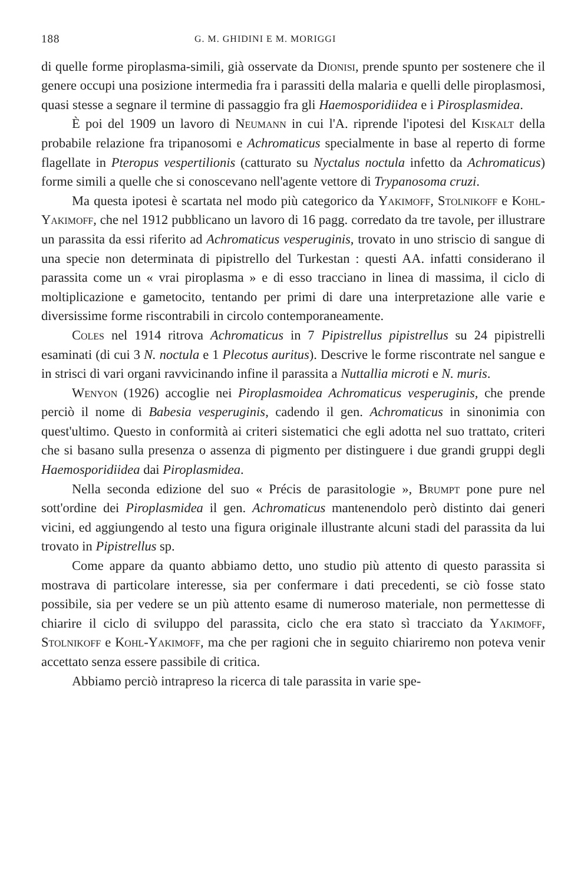188 G. M. GHIDINI E M. MORIGGI
di quelle forme piroplasma-simili, già osservate da Dionisi, prende spunto per sostenere che il genere occupi una posizione intermedia fra i parassiti della malaria e quelli delle piroplasmosi, quasi stesse a segnare il termine di passaggio fra gli Haemosporidiidea e i Pirosplasmidea.
È poi del 1909 un lavoro di Neumann in cui l'A. riprende l'ipotesi del Kiskalt della probabile relazione fra tripanosomi e Achromaticus specialmente in base al reperto di forme flagellate in Pteropus vespertilionis (catturato su Nyctalus noctula infetto da Achromaticus) forme simili a quelle che si conoscevano nell'agente vettore di Trypanosoma cruzi.
Ma questa ipotesi è scartata nel modo più categorico da Yakimoff, Stolnikoff e Kohl-Yakimoff, che nel 1912 pubblicano un lavoro di 16 pagg. corredato da tre tavole, per illustrare un parassita da essi riferito ad Achromaticus vesperuginis, trovato in uno striscio di sangue di una specie non determinata di pipistrello del Turkestan : questi AA. infatti considerano il parassita come un « vrai piroplasma » e di esso tracciano in linea di massima, il ciclo di moltiplicazione e gametocito, tentando per primi di dare una interpretazione alle varie e diversissime forme riscontrabili in circolo contemporaneamente.
Coles nel 1914 ritrova Achromaticus in 7 Pipistrellus pipistrellus su 24 pipistrelli esaminati (di cui 3 N. noctula e 1 Plecotus auritus). Descrive le forme riscontrate nel sangue e in strisci di vari organi ravvicinando infine il parassita a Nuttallia microti e N. muris.
Wenyon (1926) accoglie nei Piroplasmoidea Achromaticus vesperuginis, che prende perciò il nome di Babesia vesperuginis, cadendo il gen. Achromaticus in sinonimia con quest'ultimo. Questo in conformità ai criteri sistematici che egli adotta nel suo trattato, criteri che si basano sulla presenza o assenza di pigmento per distinguere i due grandi gruppi degli Haemosporidiidea dai Piroplasmidea.
Nella seconda edizione del suo « Précis de parasitologie », Brumpt pone pure nel sott'ordine dei Piroplasmidea il gen. Achromaticus mantenendolo però distinto dai generi vicini, ed aggiungendo al testo una figura originale illustrante alcuni stadi del parassita da lui trovato in Pipistrellus sp.
Come appare da quanto abbiamo detto, uno studio più attento di questo parassita si mostrava di particolare interesse, sia per confermare i dati precedenti, se ciò fosse stato possibile, sia per vedere se un più attento esame di numeroso materiale, non permettesse di chiarire il ciclo di sviluppo del parassita, ciclo che era stato sì tracciato da Yakimoff, Stolnikoff e Kohl-Yakimoff, ma che per ragioni che in seguito chiariremo non poteva venir accettato senza essere passibile di critica.
Abbiamo perciò intrapreso la ricerca di tale parassita in varie spe-